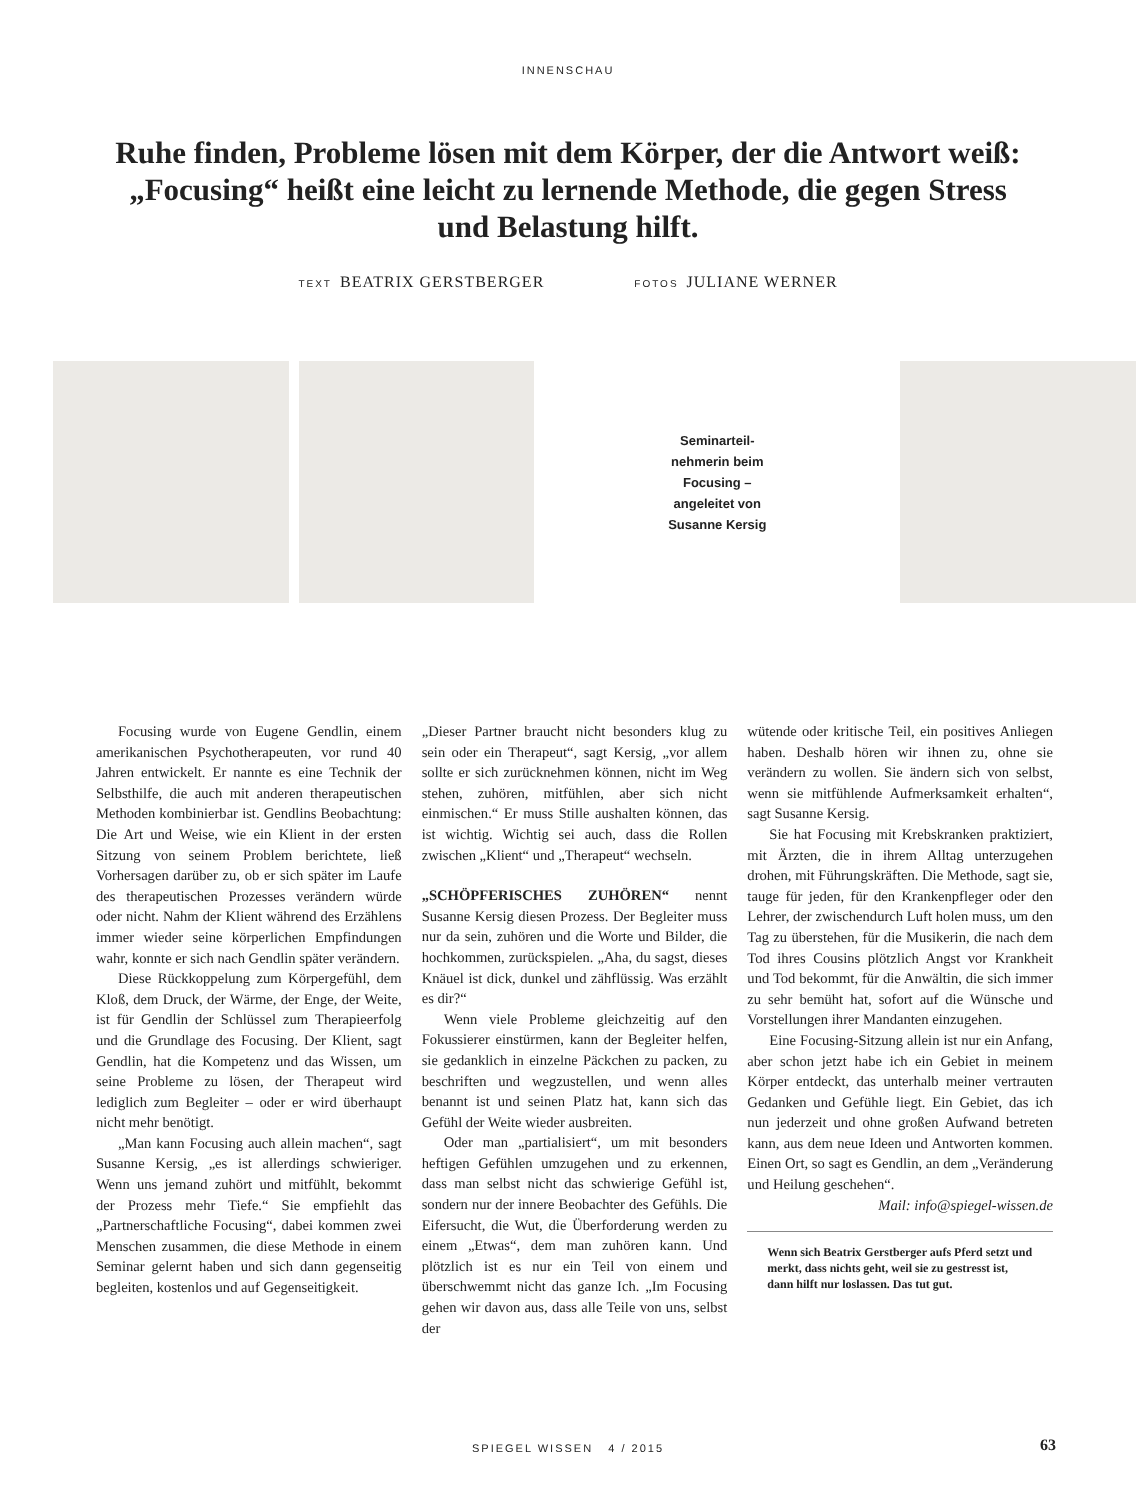INNENSCHAU
Ruhe finden, Probleme lösen mit dem Körper, der die Antwort weiß: „Focusing“ heißt eine leicht zu lernende Methode, die gegen Stress und Belastung hilft.
TEXT BEATRIX GERSTBERGER FOTOS JULIANE WERNER
Seminarteil-
nehmerin beim
Focusing –
angeleitet von
Susanne Kersig
Focusing wurde von Eugene Gendlin, einem amerikanischen Psychotherapeuten, vor rund 40 Jahren entwickelt. Er nannte es eine Technik der Selbsthilfe, die auch mit anderen therapeutischen Methoden kombinierbar ist. Gendlins Beobachtung: Die Art und Weise, wie ein Klient in der ersten Sitzung von seinem Problem berichtete, ließ Vorhersagen darüber zu, ob er sich später im Laufe des therapeutischen Prozesses verändern würde oder nicht. Nahm der Klient während des Erzählens immer wieder seine körperlichen Empfindungen wahr, konnte er sich nach Gendlin später verändern.
Diese Rückkoppelung zum Körpergefühl, dem Kloß, dem Druck, der Wärme, der Enge, der Weite, ist für Gendlin der Schlüssel zum Therapieerfolg und die Grundlage des Focusing. Der Klient, sagt Gendlin, hat die Kompetenz und das Wissen, um seine Probleme zu lösen, der Therapeut wird lediglich zum Begleiter – oder er wird überhaupt nicht mehr benötigt.
„Man kann Focusing auch allein machen“, sagt Susanne Kersig, „es ist allerdings schwieriger. Wenn uns jemand zuhört und mitfühlt, bekommt der Prozess mehr Tiefe.“ Sie empfiehlt das „Partnerschaftliche Focusing“, dabei kommen zwei Menschen zusammen, die diese Methode in einem Seminar gelernt haben und sich dann gegenseitig begleiten, kostenlos und auf Gegenseitigkeit.
„Dieser Partner braucht nicht besonders klug zu sein oder ein Therapeut“, sagt Kersig, „vor allem sollte er sich zurücknehmen können, nicht im Weg stehen, zuhören, mitfühlen, aber sich nicht einmischen.“ Er muss Stille aushalten können, das ist wichtig. Wichtig sei auch, dass die Rollen zwischen „Klient“ und „Therapeut“ wechseln.
„SCHÖPFERISCHES ZUHÖREN“ nennt Susanne Kersig diesen Prozess. Der Begleiter muss nur da sein, zuhören und die Worte und Bilder, die hochkommen, zurückspielen. „Aha, du sagst, dieses Knäuel ist dick, dunkel und zähflüssig. Was erzählt es dir?“
Wenn viele Probleme gleichzeitig auf den Fokussierer einstürmen, kann der Begleiter helfen, sie gedanklich in einzelne Päckchen zu packen, zu beschriften und wegzustellen, und wenn alles benannt ist und seinen Platz hat, kann sich das Gefühl der Weite wieder ausbreiten.
Oder man „partialisiert“, um mit besonders heftigen Gefühlen umzugehen und zu erkennen, dass man selbst nicht das schwierige Gefühl ist, sondern nur der innere Beobachter des Gefühls. Die Eifersucht, die Wut, die Überforderung werden zu einem „Etwas“, dem man zuhören kann. Und plötzlich ist es nur ein Teil von einem und überschwemmt nicht das ganze Ich. „Im Focusing gehen wir davon aus, dass alle Teile von uns, selbst der
wütende oder kritische Teil, ein positives Anliegen haben. Deshalb hören wir ihnen zu, ohne sie verändern zu wollen. Sie ändern sich von selbst, wenn sie mitfühlende Aufmerksamkeit erhalten“, sagt Susanne Kersig.
Sie hat Focusing mit Krebskranken praktiziert, mit Ärzten, die in ihrem Alltag unterzugehen drohen, mit Führungskräften. Die Methode, sagt sie, tauge für jeden, für den Krankenpfleger oder den Lehrer, der zwischendurch Luft holen muss, um den Tag zu überstehen, für die Musikerin, die nach dem Tod ihres Cousins plötzlich Angst vor Krankheit und Tod bekommt, für die Anwältin, die sich immer zu sehr bemüht hat, sofort auf die Wünsche und Vorstellungen ihrer Mandanten einzugehen.
Eine Focusing-Sitzung allein ist nur ein Anfang, aber schon jetzt habe ich ein Gebiet in meinem Körper entdeckt, das unterhalb meiner vertrauten Gedanken und Gefühle liegt. Ein Gebiet, das ich nun jederzeit und ohne großen Aufwand betreten kann, aus dem neue Ideen und Antworten kommen. Einen Ort, so sagt es Gendlin, an dem „Veränderung und Heilung geschehen“.
Mail: info@spiegel-wissen.de
Wenn sich Beatrix Gerstberger aufs Pferd setzt und merkt, dass nichts geht, weil sie zu gestresst ist, dann hilft nur loslassen. Das tut gut.
SPIEGEL WISSEN 4 / 2015 63